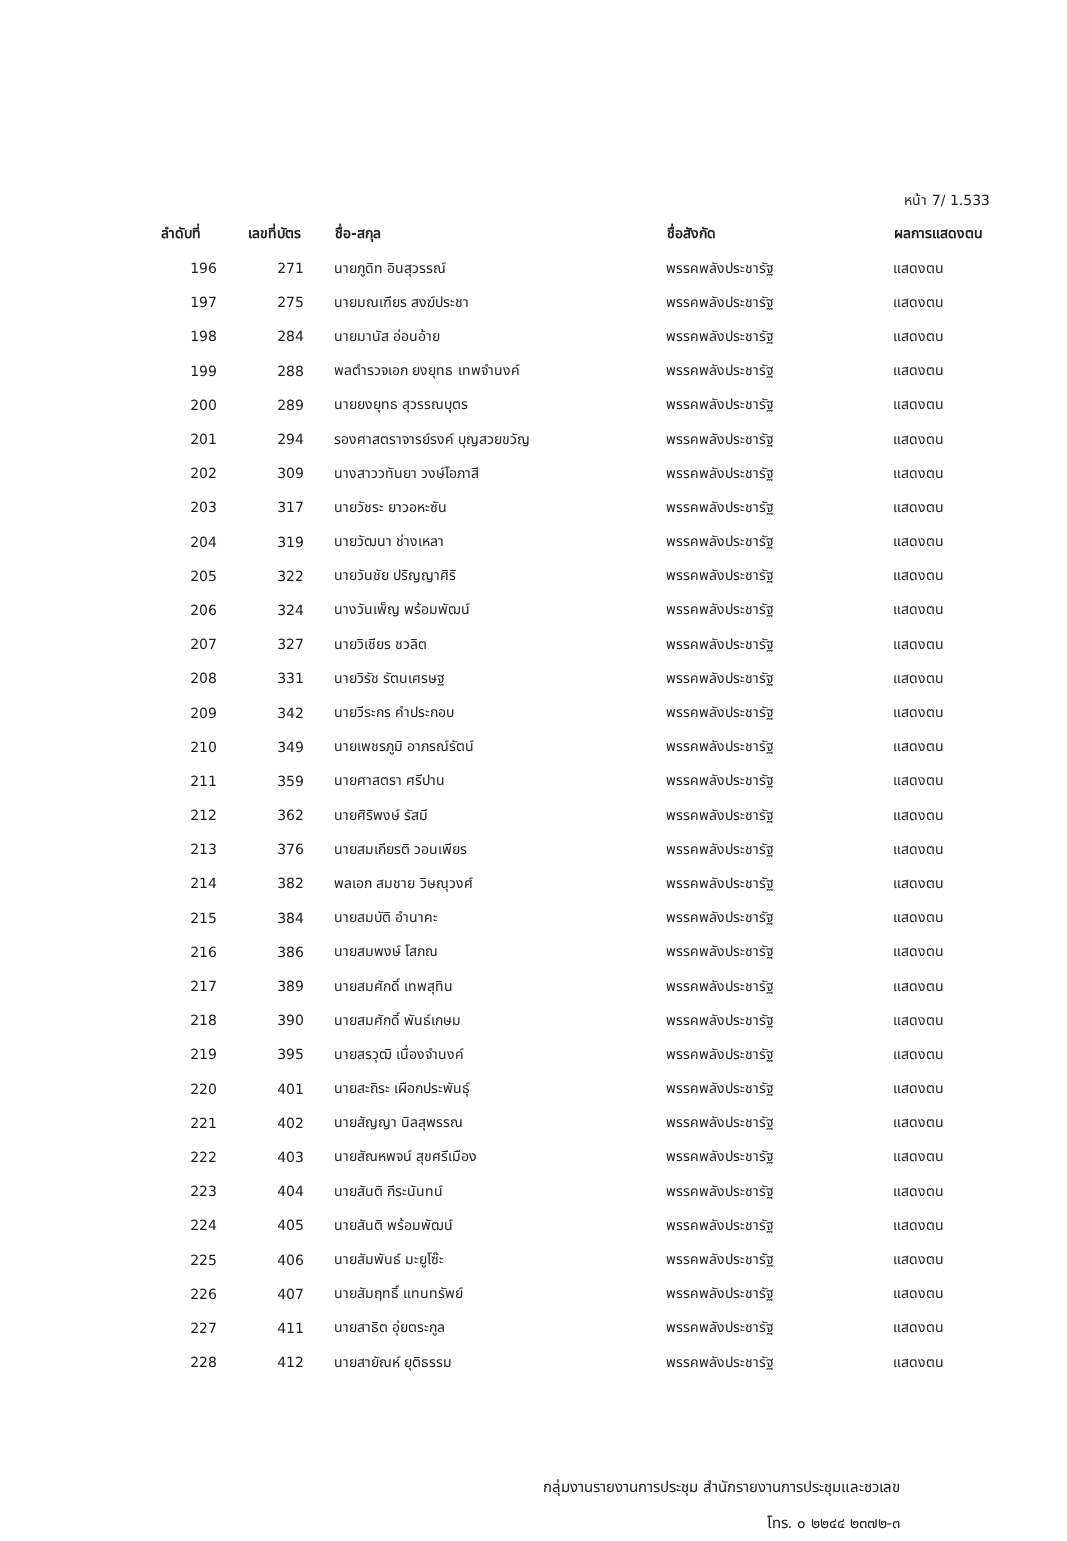หน้า 7/ 1.533
| ลำดับที่ | เลขที่บัตร | ชื่อ-สกุล | ชื่อสังกัด | ผลการแสดงตน |
| --- | --- | --- | --- | --- |
| 196 | 271 | นายภูดิท อินสุวรรณ์ | พรรคพลังประชารัฐ | แสดงตน |
| 197 | 275 | นายมณเฑียร สงฆ์ประชา | พรรคพลังประชารัฐ | แสดงตน |
| 198 | 284 | นายมานัส อ่อนอ้าย | พรรคพลังประชารัฐ | แสดงตน |
| 199 | 288 | พลตำรวจเอก ยงยุทธ เทพจำนงค์ | พรรคพลังประชารัฐ | แสดงตน |
| 200 | 289 | นายยงยุทธ สุวรรณบุตร | พรรคพลังประชารัฐ | แสดงตน |
| 201 | 294 | รองศาสตราจารย์รงค์ บุญสวยขวัญ | พรรคพลังประชารัฐ | แสดงตน |
| 202 | 309 | นางสาววทันยา วงษ์โอภาสี | พรรคพลังประชารัฐ | แสดงตน |
| 203 | 317 | นายวัชระ ยาวอหะซัน | พรรคพลังประชารัฐ | แสดงตน |
| 204 | 319 | นายวัฒนา ช่างเหลา | พรรคพลังประชารัฐ | แสดงตน |
| 205 | 322 | นายวันชัย ปริญญาศิริ | พรรคพลังประชารัฐ | แสดงตน |
| 206 | 324 | นางวันเพ็ญ พร้อมพัฒน์ | พรรคพลังประชารัฐ | แสดงตน |
| 207 | 327 | นายวิเชียร ชวลิต | พรรคพลังประชารัฐ | แสดงตน |
| 208 | 331 | นายวิรัช รัตนเศรษฐ | พรรคพลังประชารัฐ | แสดงตน |
| 209 | 342 | นายวีระกร คำประกอบ | พรรคพลังประชารัฐ | แสดงตน |
| 210 | 349 | นายเพชรภูมิ อาภรณ์รัตน์ | พรรคพลังประชารัฐ | แสดงตน |
| 211 | 359 | นายศาสตรา ศรีปาน | พรรคพลังประชารัฐ | แสดงตน |
| 212 | 362 | นายศิริพงษ์ รัสมี | พรรคพลังประชารัฐ | แสดงตน |
| 213 | 376 | นายสมเกียรติ วอนเพียร | พรรคพลังประชารัฐ | แสดงตน |
| 214 | 382 | พลเอก สมชาย วิษณุวงศ์ | พรรคพลังประชารัฐ | แสดงตน |
| 215 | 384 | นายสมบัติ อำนาคะ | พรรคพลังประชารัฐ | แสดงตน |
| 216 | 386 | นายสมพงษ์ โสภณ | พรรคพลังประชารัฐ | แสดงตน |
| 217 | 389 | นายสมศักดิ์ เทพสุทิน | พรรคพลังประชารัฐ | แสดงตน |
| 218 | 390 | นายสมศักดิ์ พันธ์เกษม | พรรคพลังประชารัฐ | แสดงตน |
| 219 | 395 | นายสรวุฒิ เนื่องจำนงค์ | พรรคพลังประชารัฐ | แสดงตน |
| 220 | 401 | นายสะถิระ เผือกประพันธุ์ | พรรคพลังประชารัฐ | แสดงตน |
| 221 | 402 | นายสัญญา นิลสุพรรณ | พรรคพลังประชารัฐ | แสดงตน |
| 222 | 403 | นายสัณหพจน์ สุขศรีเมือง | พรรคพลังประชารัฐ | แสดงตน |
| 223 | 404 | นายสันติ กีระนันทน์ | พรรคพลังประชารัฐ | แสดงตน |
| 224 | 405 | นายสันติ พร้อมพัฒน์ | พรรคพลังประชารัฐ | แสดงตน |
| 225 | 406 | นายสัมพันธ์ มะยูโซ๊ะ | พรรคพลังประชารัฐ | แสดงตน |
| 226 | 407 | นายสัมฤทธิ์ แทนทรัพย์ | พรรคพลังประชารัฐ | แสดงตน |
| 227 | 411 | นายสาธิต อุ่ยตระกูล | พรรคพลังประชารัฐ | แสดงตน |
| 228 | 412 | นายสายัณห์ ยุติธรรม | พรรคพลังประชารัฐ | แสดงตน |
กลุ่มงานรายงานการประชุม สำนักรายงานการประชุมและชวเลข
โทร. ๐ ๒๒๔๔ ๒๓๗๒-๓